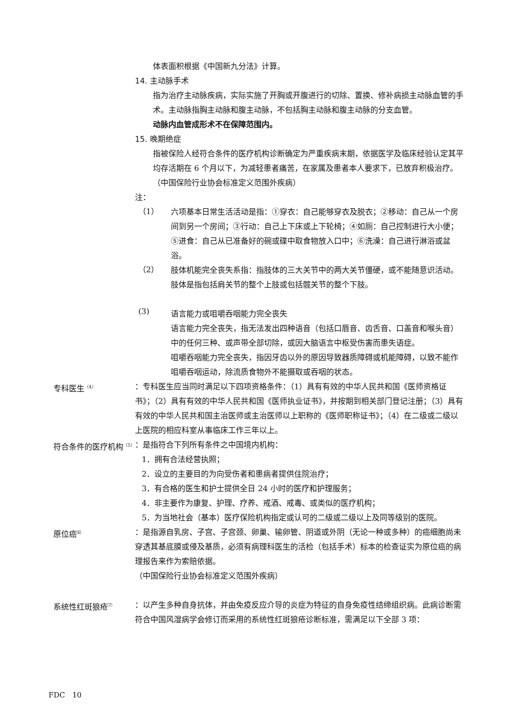体表面积根据《中国新九分法》计算。
14. 主动脉手术
指为治疗主动脉疾病，实际实施了开胸或开腹进行的切除、置换、修补病损主动脉血管的手术。主动脉指胸主动脉和腹主动脉，不包括胸主动脉和腹主动脉的分支血管。
动脉内血管成形术不在保障范围内。
15. 晚期绝症
指被保险人经符合条件的医疗机构诊断确定为严重疾病末期，依据医学及临床经验认定其平均存活期在 6 个月以下，为减轻患者痛苦，在家属及患者本人要求下，已放弃积极治疗。
（中国保险行业协会标准定义范围外疾病）
注：
（1）
六项基本日常生活活动是指：①穿衣：自己能够穿衣及脱衣；②移动：自己从一个房间到另一个房间；③行动：自己上下床或上下轮椅；④如厕：自己控制进行大小便；⑤进食：自己从已准备好的碗或碟中取食物放入口中；⑥洗澡：自己进行淋浴或盆浴。
（2）
肢体机能完全丧失系指：指肢体的三大关节中的两大关节僵硬，或不能随意识活动。肢体是指包括肩关节的整个上肢或包括髋关节的整个下肢。
(3)
语言能力或咀嚼吞咽能力完全丧失
语言能力完全丧失，指无法发出四种语音（包括口唇音、齿舌音、口盖音和喉头音）中的任何三种、或声带全部切除，或因大脑语言中枢受伤害而患失语症。
咀嚼吞咽能力完全丧失，指因牙齿以外的原因导致器质障碍或机能障碍，以致不能作咀嚼吞咽运动，除流质食物外不能摄取或吞咽的状态。
专科医生<sup>（4）</sup>
：专科医生应当同时满足以下四项资格条件：（1）具有有效的中华人民共和国《医师资格证书》；（2）具有有效的中华人民共和国《医师执业证书》，并按期到相关部门登记注册；（3）具有有效的中华人民共和国主治医师或主治医师以上职称的《医师职称证书》；（4）在二级或二级以上医院的相应科室从事临床工作三年以上。
符合条件的医疗机构<sup>（5）</sup>
：是指符合下列所有条件之中国境内机构：
1．拥有合法经营执照；
2．设立的主要目的为向受伤者和患病者提供住院治疗；
3．有合格的医生和护士提供全日 24 小时的医疗和护理服务；
4．非主要作为康复、护理、疗养、戒酒、戒毒、或类似的医疗机构；
5．为当地社会（基本）医疗保险机构指定或认可的二级或二级以上及同等级别的医院。
原位癌<sup>⑹</sup>
：是指源自乳房、子宫、子宫颈、卵巢、输卵管、阴道或外阴（无论一种或多种）的癌细胞尚未穿透其基底膜或侵及基质，必须有病理科医生的活检（包括手术）标本的检查证实为原位癌的病理报告来作为索赔依据。
（中国保险行业协会标准定义范围外疾病）
系统性红斑狼疮<sup>⑺</sup>
：以产生多种自身抗体，并由免疫反应介导的炎症为特征的自身免疫性结缔组织病。此病诊断需符合中国风湿病学会修订而采用的系统性红斑狼疮诊断标准，需满足以下全部 3 项：
FDC　10